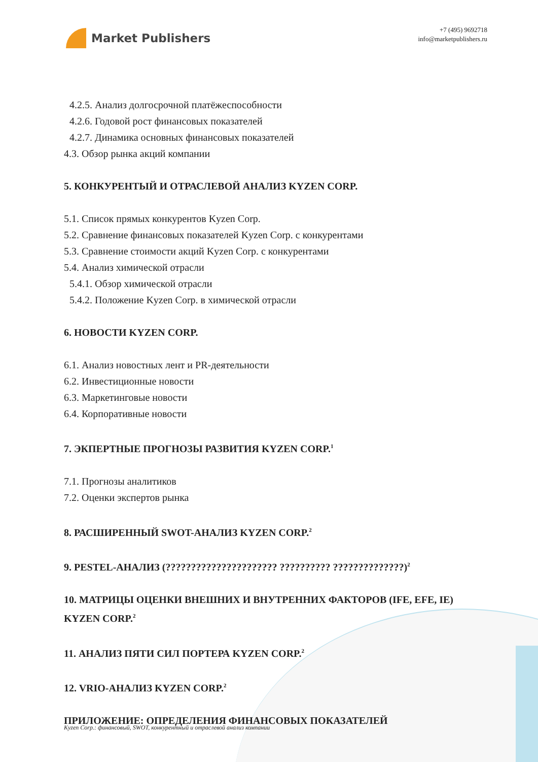Market Publishers
+7 (495) 9692718
info@marketpublishers.ru
4.2.5. Анализ долгосрочной платёжеспособности
4.2.6. Годовой рост финансовых показателей
4.2.7. Динамика основных финансовых показателей
4.3. Обзор рынка акций компании
5. КОНКУРЕНТЫЙ И ОТРАСЛЕВОЙ АНАЛИЗ KYZEN CORP.
5.1. Список прямых конкурентов Kyzen Corp.
5.2. Сравнение финансовых показателей Kyzen Corp. с конкурентами
5.3. Сравнение стоимости акций Kyzen Corp. с конкурентами
5.4. Анализ химической отрасли
5.4.1. Обзор химической отрасли
5.4.2. Положение Kyzen Corp. в химической отрасли
6. НОВОСТИ KYZEN CORP.
6.1. Анализ новостных лент и PR-деятельности
6.2. Инвестиционные новости
6.3. Маркетинговые новости
6.4. Корпоративные новости
7. ЭКПЕРТНЫЕ ПРОГНОЗЫ РАЗВИТИЯ KYZEN CORP.<sup>1</sup>
7.1. Прогнозы аналитиков
7.2. Оценки экспертов рынка
8. РАСШИРЕННЫЙ SWOT-АНАЛИЗ KYZEN CORP.<sup>2</sup>
9. PESTEL-АНАЛИЗ (?????????????????????? ?????????? ??????????????)<sup>2</sup>
10. МАТРИЦЫ ОЦЕНКИ ВНЕШНИХ И ВНУТРЕННИХ ФАКТОРОВ (IFE, EFE, IE) KYZEN CORP.<sup>2</sup>
11. АНАЛИЗ ПЯТИ СИЛ ПОРТЕРА KYZEN CORP.<sup>2</sup>
12. VRIO-АНАЛИЗ KYZEN CORP.<sup>2</sup>
ПРИЛОЖЕНИЕ: ОПРЕДЕЛЕНИЯ ФИНАНСОВЫХ ПОКАЗАТЕЛЕЙ
Kyzen Corp.: финансовый, SWOT, конкурентный и отраслевой анализ компании